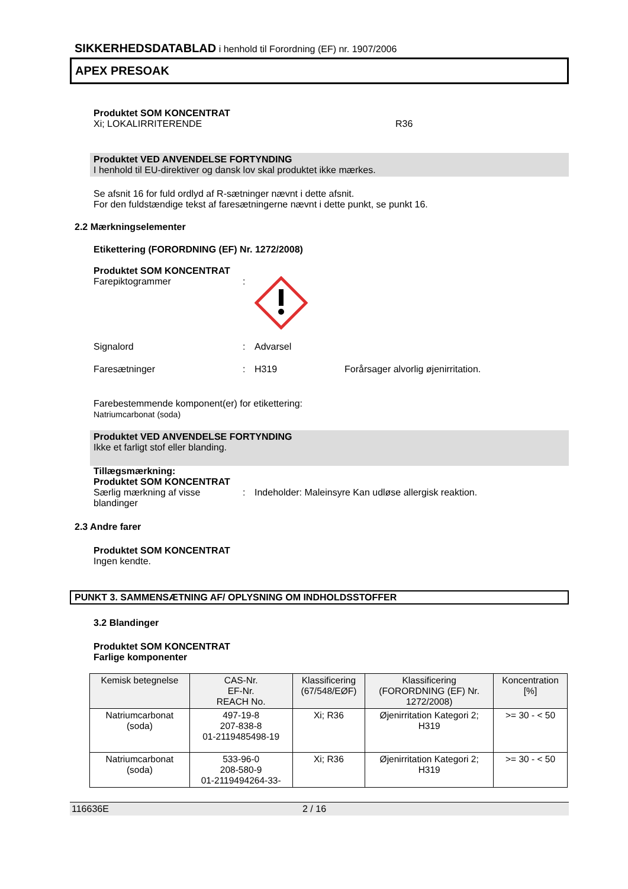SIKKERHEDSDATABLAD i henhold til Forordning (EF) nr. 1907/2006
APEX PRESOAK
Produktet SOM KONCENTRAT
Xi; LOKALIRRITERENDE R36
Produktet VED ANVENDELSE FORTYNDING
I henhold til EU-direktiver og dansk lov skal produktet ikke mærkes.
Se afsnit 16 for fuld ordlyd af R-sætninger nævnt i dette afsnit.
For den fuldstændige tekst af faresætningerne nævnt i dette punkt, se punkt 16.
2.2 Mærkningselementer
Etikettering (FORORDNING (EF) Nr. 1272/2008)
Produktet SOM KONCENTRAT
Farepiktogrammer:
Signalord: Advarsel
Faresætninger: H319 Forårsager alvorlig øjenirritation.
Farebestemmende komponent(er) for etikettering:
Natriumcarbonat (soda)
Produktet VED ANVENDELSE FORTYNDING
Ikke et farligt stof eller blanding.
Tillægsmærkning:
Produktet SOM KONCENTRAT
Særlig mærkning af visse blandinger: Indeholder: Maleinsyre Kan udløse allergisk reaktion.
2.3 Andre farer
Produktet SOM KONCENTRAT
Ingen kendte.
PUNKT 3. SAMMENSÆTNING AF/ OPLYSNING OM INDHOLDSSTOFFER
3.2 Blandinger
Produktet SOM KONCENTRAT
Farlige komponenter
| Kemisk betegnelse | CAS-Nr. EF-Nr. REACH No. | Klassificering (67/548/EØF) | Klassificering (FORORDNING (EF) Nr. 1272/2008) | Koncentration [%] |
| --- | --- | --- | --- | --- |
| Natriumcarbonat (soda) | 497-19-8 207-838-8 01-2119485498-19 | Xi; R36 | Øjenirritation Kategori 2; H319 | >= 30 - < 50 |
| Natriumcarbonat (soda) | 533-96-0 208-580-9 01-2119494264-33- | Xi; R36 | Øjenirritation Kategori 2; H319 | >= 30 - < 50 |
116636E 2 / 16